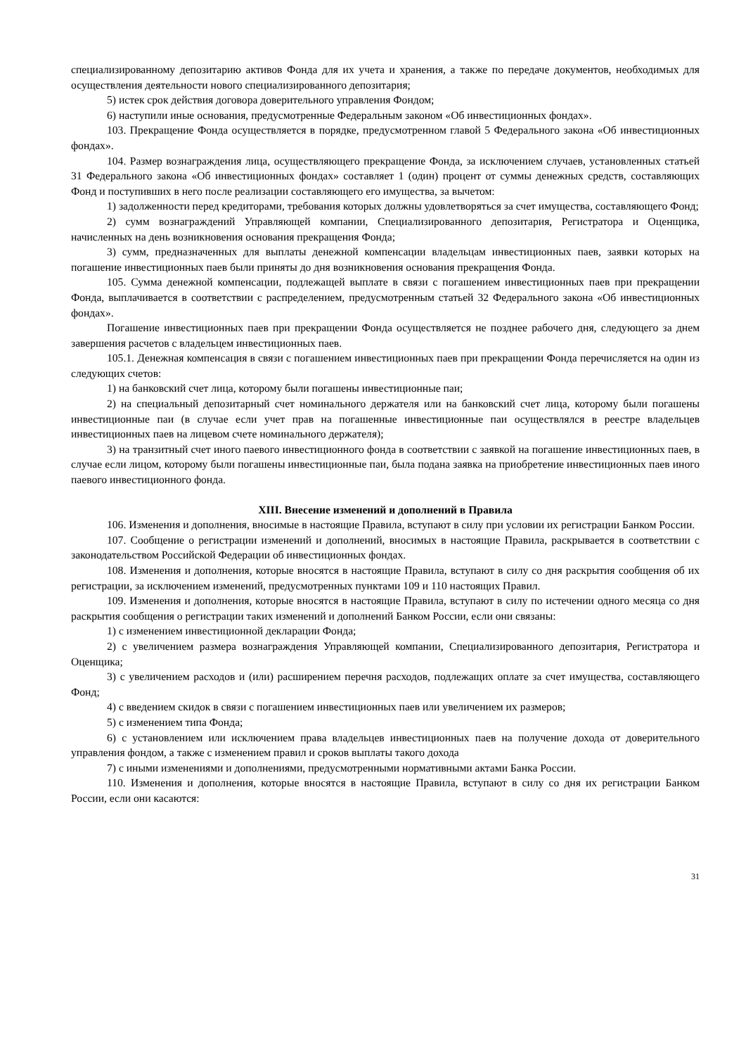специализированному депозитарию активов Фонда для их учета и хранения, а также по передаче документов, необходимых для осуществления деятельности нового специализированного депозитария;
5) истек срок действия договора доверительного управления Фондом;
6) наступили иные основания, предусмотренные Федеральным законом «Об инвестиционных фондах».
103. Прекращение Фонда осуществляется в порядке, предусмотренном главой 5 Федерального закона «Об инвестиционных фондах».
104. Размер вознаграждения лица, осуществляющего прекращение Фонда, за исключением случаев, установленных статьей 31 Федерального закона «Об инвестиционных фондах» составляет 1 (один) процент от суммы денежных средств, составляющих Фонд и поступивших в него после реализации составляющего его имущества, за вычетом:
1) задолженности перед кредиторами, требования которых должны удовлетворяться за счет имущества, составляющего Фонд;
2) сумм вознаграждений Управляющей компании, Специализированного депозитария, Регистратора и Оценщика, начисленных на день возникновения основания прекращения Фонда;
3) сумм, предназначенных для выплаты денежной компенсации владельцам инвестиционных паев, заявки которых на погашение инвестиционных паев были приняты до дня возникновения основания прекращения Фонда.
105. Сумма денежной компенсации, подлежащей выплате в связи с погашением инвестиционных паев при прекращении Фонда, выплачивается в соответствии с распределением, предусмотренным статьей 32 Федерального закона «Об инвестиционных фондах».
Погашение инвестиционных паев при прекращении Фонда осуществляется не позднее рабочего дня, следующего за днем завершения расчетов с владельцем инвестиционных паев.
105.1. Денежная компенсация в связи с погашением инвестиционных паев при прекращении Фонда перечисляется на один из следующих счетов:
1) на банковский счет лица, которому были погашены инвестиционные паи;
2) на специальный депозитарный счет номинального держателя или на банковский счет лица, которому были погашены инвестиционные паи (в случае если учет прав на погашенные инвестиционные паи осуществлялся в реестре владельцев инвестиционных паев на лицевом счете номинального держателя);
3) на транзитный счет иного паевого инвестиционного фонда в соответствии с заявкой на погашение инвестиционных паев, в случае если лицом, которому были погашены инвестиционные паи, была подана заявка на приобретение инвестиционных паев иного паевого инвестиционного фонда.
XIII. Внесение изменений и дополнений в Правила
106. Изменения и дополнения, вносимые в настоящие Правила, вступают в силу при условии их регистрации Банком России.
107. Сообщение о регистрации изменений и дополнений, вносимых в настоящие Правила, раскрывается в соответствии с законодательством Российской Федерации об инвестиционных фондах.
108. Изменения и дополнения, которые вносятся в настоящие Правила, вступают в силу со дня раскрытия сообщения об их регистрации, за исключением изменений, предусмотренных пунктами 109 и 110 настоящих Правил.
109. Изменения и дополнения, которые вносятся в настоящие Правила, вступают в силу по истечении одного месяца со дня раскрытия сообщения о регистрации таких изменений и дополнений Банком России, если они связаны:
1) с изменением инвестиционной декларации Фонда;
2) с увеличением размера вознаграждения Управляющей компании, Специализированного депозитария, Регистратора и Оценщика;
3) с увеличением расходов и (или) расширением перечня расходов, подлежащих оплате за счет имущества, составляющего Фонд;
4) с введением скидок в связи с погашением инвестиционных паев или увеличением их размеров;
5) с изменением типа Фонда;
6) с установлением или исключением права владельцев инвестиционных паев на получение дохода от доверительного управления фондом, а также с изменением правил и сроков выплаты такого дохода
7) с иными изменениями и дополнениями, предусмотренными нормативными актами Банка России.
110. Изменения и дополнения, которые вносятся в настоящие Правила, вступают в силу со дня их регистрации Банком России, если они касаются:
31